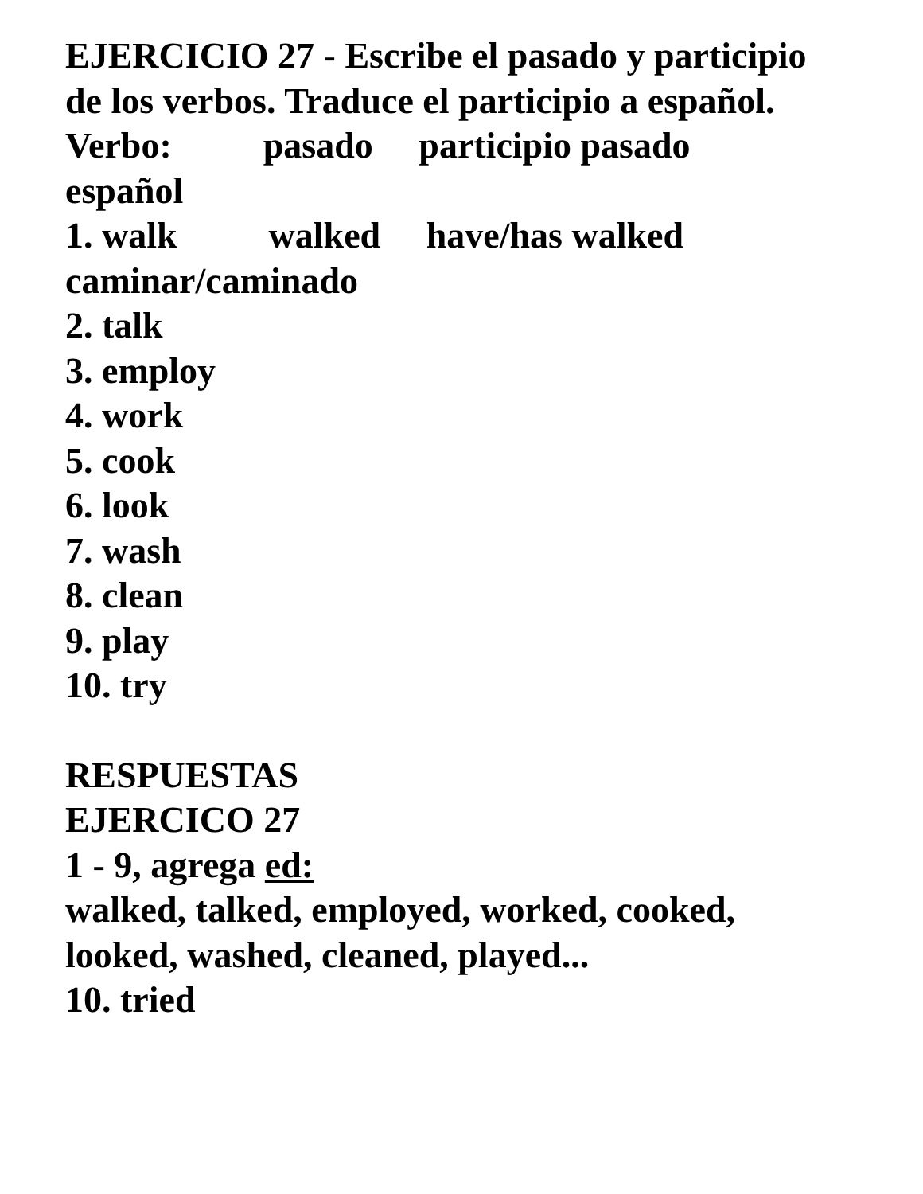EJERCICIO 27 - Escribe el pasado y participio
de los verbos. Traduce el participio a español.
Verbo: pasado participio pasado
español
1. walk walked have/has walked
caminar/caminado
2. talk
3. employ
4. work
5. cook
6. look
7. wash
8. clean
9. play
10. try
RESPUESTAS
EJERCICO 27
1 - 9, agrega ed:
walked, talked, employed, worked, cooked,
looked, washed, cleaned, played...
10. tried